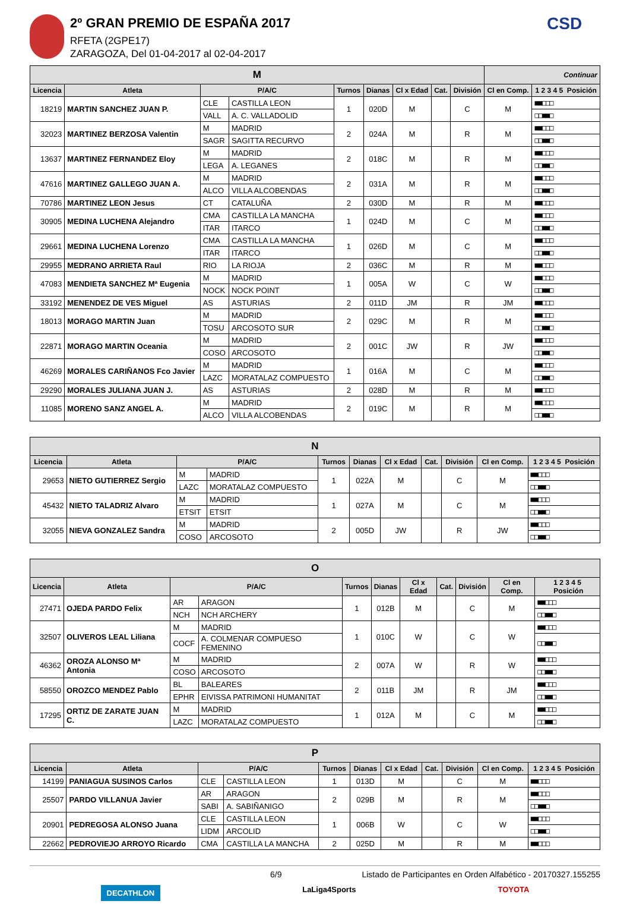2º GRAN PREMIO DE ESPAÑA 2017
RFETA (2GPE17)
ZARAGOZA, Del 01-04-2017 al 02-04-2017
CSD
| M | | | | | | | | | Continuar | |
| --- | --- | --- | --- | --- | --- | --- | --- | --- | --- | --- |
| Licencia | Atleta | P/A/C | | Turnos | Dianas | Cl x Edad | Cat. | División | Cl en Comp. | 1 2 3 4 5 Posición |
| 18219 | MARTIN SANCHEZ JUAN P. | CLE | CASTILLA LEON | 1 | 020D | M | | C | M | ■■□□□ |
| | | VALL | A. C. VALLADOLID | | | | | | | □□■■□ |
| 32023 | MARTINEZ BERZOSA Valentin | M | MADRID | 2 | 024A | M | | R | M | ■■□□□ |
| | | SAGR | SAGITTA RECURVO | | | | | | | □□■■□ |
| 13637 | MARTINEZ FERNANDEZ Eloy | M | MADRID | 2 | 018C | M | | R | M | ■■□□□ |
| | | LEGA | A. LEGANES | | | | | | | □□■■□ |
| 47616 | MARTINEZ GALLEGO JUAN A. | M | MADRID | 2 | 031A | M | | R | M | ■■□□□ |
| | | ALCO | VILLA ALCOBENDAS | | | | | | | □□■■□ |
| 70786 | MARTINEZ LEON Jesus | CT | CATALUÑA | 2 | 030D | M | | R | M | ■■□□□ |
| 30905 | MEDINA LUCHENA Alejandro | CMA | CASTILLA LA MANCHA | 1 | 024D | M | | C | M | ■■□□□ |
| | | ITAR | ITARCO | | | | | | | □□■■□ |
| 29661 | MEDINA LUCHENA Lorenzo | CMA | CASTILLA LA MANCHA | 1 | 026D | M | | C | M | ■■□□□ |
| | | ITAR | ITARCO | | | | | | | □□■■□ |
| 29955 | MEDRANO ARRIETA Raul | RIO | LA RIOJA | 2 | 036C | M | | R | M | ■■□□□ |
| 47083 | MENDIETA SANCHEZ Mª Eugenia | M | MADRID | 1 | 005A | W | | C | W | ■■□□□ |
| | | NOCK | NOCK POINT | | | | | | | □□■■□ |
| 33192 | MENENDEZ DE VES Miguel | AS | ASTURIAS | 2 | 011D | JM | | R | JM | ■■□□□ |
| 18013 | MORAGO MARTIN Juan | M | MADRID | 2 | 029C | M | | R | M | ■■□□□ |
| | | TOSU | ARCOSOTO SUR | | | | | | | □□■■□ |
| 22871 | MORAGO MARTIN Oceania | M | MADRID | 2 | 001C | JW | | R | JW | ■■□□□ |
| | | COSO | ARCOSOTO | | | | | | | □□■■□ |
| 46269 | MORALES CARIÑANOS Fco Javier | M | MADRID | 1 | 016A | M | | C | M | ■■□□□ |
| | | LAZC | MORATALAZ COMPUESTO | | | | | | | □□■■□ |
| 29290 | MORALES JULIANA JUAN J. | AS | ASTURIAS | 2 | 028D | M | | R | M | ■■□□□ |
| 11085 | MORENO SANZ ANGEL A. | M | MADRID | 2 | 019C | M | | R | M | ■■□□□ |
| | | ALCO | VILLA ALCOBENDAS | | | | | | | □□■■□ |
| N | | | | | | | | | | |
| --- | --- | --- | --- | --- | --- | --- | --- | --- | --- | --- |
| Licencia | Atleta | P/A/C | | Turnos | Dianas | Cl x Edad | Cat. | División | Cl en Comp. | 1 2 3 4 5 Posición |
| 29653 | NIETO GUTIERREZ Sergio | M | MADRID | 1 | 022A | M | | C | M | ■■□□□ |
| | | LAZC | MORATALAZ COMPUESTO | | | | | | | □□■■□ |
| 45432 | NIETO TALADRIZ Alvaro | M | MADRID | 1 | 027A | M | | C | M | ■■□□□ |
| | | ETSIT | ETSIT | | | | | | | □□■■□ |
| 32055 | NIEVA GONZALEZ Sandra | M | MADRID | 2 | 005D | JW | | R | JW | ■■□□□ |
| | | COSO | ARCOSOTO | | | | | | | □□■■□ |
| O | | | | | | | | | | |
| --- | --- | --- | --- | --- | --- | --- | --- | --- | --- | --- |
| Licencia | Atleta | P/A/C | | Turnos | Dianas | Cl x Edad | Cat. | División | Cl en Comp. | 1 2 3 4 5 Posición |
| 27471 | OJEDA PARDO Felix | AR | ARAGON | 1 | 012B | M | | C | M | ■■□□□ |
| | | NCH | NCH ARCHERY | | | | | | | □□■■□ |
| 32507 | OLIVEROS LEAL Liliana | M | MADRID | 1 | 010C | W | | C | W | ■■□□□ |
| | | COCF | A. COLMENAR COMPUESO FEMENINO | | | | | | | □□■■□ |
| 46362 | OROZA ALONSO Mª Antonia | M | MADRID | 2 | 007A | W | | R | W | ■■□□□ |
| | | COSO | ARCOSOTO | | | | | | | □□■■□ |
| 58550 | OROZCO MENDEZ Pablo | BL | BALEARES | 2 | 011B | JM | | R | JM | ■■□□□ |
| | | EPHR | EIVISSA PATRIMONI HUMANITAT | | | | | | | □□■■□ |
| 17295 | ORTIZ DE ZARATE JUAN C. | M | MADRID | 1 | 012A | M | | C | M | ■■□□□ |
| | | LAZC | MORATALAZ COMPUESTO | | | | | | | □□■■□ |
| P | | | | | | | | | | |
| --- | --- | --- | --- | --- | --- | --- | --- | --- | --- | --- |
| Licencia | Atleta | P/A/C | | Turnos | Dianas | Cl x Edad | Cat. | División | Cl en Comp. | 1 2 3 4 5 Posición |
| 14199 | PANIAGUA SUSINOS Carlos | CLE | CASTILLA LEON | 1 | 013D | M | | C | M | ■■□□□ |
| 25507 | PARDO VILLANUA Javier | AR | ARAGON | 2 | 029B | M | | R | M | ■■□□□ |
| | | SABI | A. SABIÑANIGO | | | | | | | □□■■□ |
| 20901 | PEDREGOSA ALONSO Juana | CLE | CASTILLA LEON | 1 | 006B | W | | C | W | ■■□□□ |
| | | LIDM | ARCOLID | | | | | | | □□■■□ |
| 22662 | PEDROVIEJO ARROYO Ricardo | CMA | CASTILLA LA MANCHA | 2 | 025D | M | | R | M | ■■□□□ |
6/9 Listado de Participantes en Orden Alfabético - 20170327.155255
DECATHLON LaLiga4Sports TOYOTA